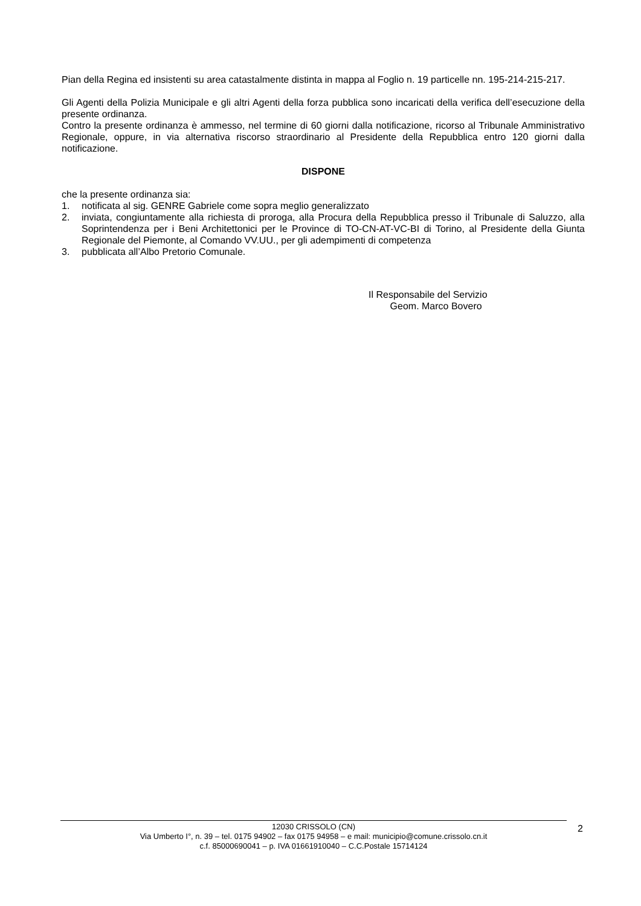Pian della Regina ed insistenti su area catastalmente distinta in mappa al Foglio n. 19 particelle nn. 195-214-215-217.
Gli Agenti della Polizia Municipale e gli altri Agenti della forza pubblica sono incaricati della verifica dell’esecuzione della presente ordinanza.
Contro la presente ordinanza è ammesso, nel termine di 60 giorni dalla notificazione, ricorso al Tribunale Amministrativo Regionale, oppure, in via alternativa riscorso straordinario al Presidente della Repubblica entro 120 giorni dalla notificazione.
DISPONE
che la presente ordinanza sia:
1. notificata al sig. GENRE Gabriele come sopra meglio generalizzato
2. inviata, congiuntamente alla richiesta di proroga, alla Procura della Repubblica presso il Tribunale di Saluzzo, alla Soprintendenza per i Beni Architettonici per le Province di TO-CN-AT-VC-BI di Torino, al Presidente della Giunta Regionale del Piemonte, al Comando VV.UU., per gli adempimenti di competenza
3. pubblicata all’Albo Pretorio Comunale.
Il Responsabile del Servizio
Geom. Marco Bovero
12030 CRISSOLO (CN)
Via Umberto I°, n. 39 – tel. 0175 94902 – fax 0175 94958 – e mail: municipio@comune.crissolo.cn.it
c.f. 85000690041 – p. IVA 01661910040 – C.C.Postale 15714124
2